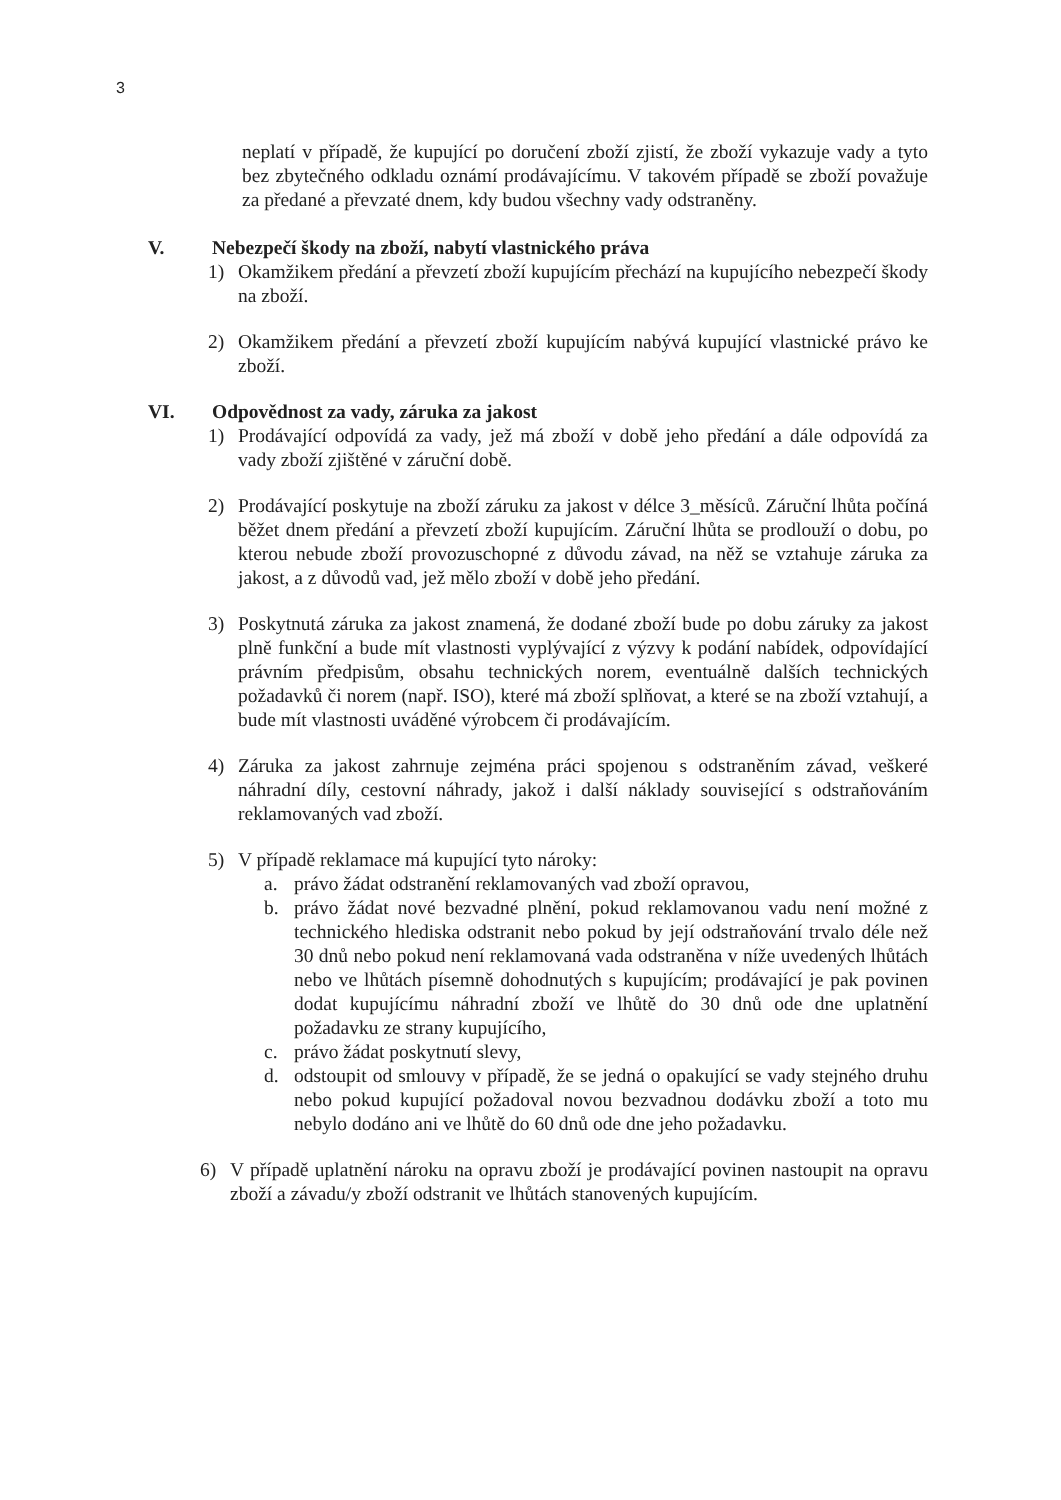3
neplatí v případě, že kupující po doručení zboží zjistí, že zboží vykazuje vady a tyto bez zbytečného odkladu oznámí prodávajícímu. V takovém případě se zboží považuje za předané a převzaté dnem, kdy budou všechny vady odstraněny.
V. Nebezpečí škody na zboží, nabytí vlastnického práva
1) Okamžikem předání a převzetí zboží kupujícím přechází na kupujícího nebezpečí škody na zboží.
2) Okamžikem předání a převzetí zboží kupujícím nabývá kupující vlastnické právo ke zboží.
VI. Odpovědnost za vady, záruka za jakost
1) Prodávající odpovídá za vady, jež má zboží v době jeho předání a dále odpovídá za vady zboží zjištěné v záruční době.
2) Prodávající poskytuje na zboží záruku za jakost v délce 3_měsíců. Záruční lhůta počíná běžet dnem předání a převzetí zboží kupujícím. Záruční lhůta se prodlouží o dobu, po kterou nebude zboží provozuschopné z důvodu závad, na něž se vztahuje záruka za jakost, a z důvodů vad, jež mělo zboží v době jeho předání.
3) Poskytnutá záruka za jakost znamená, že dodané zboží bude po dobu záruky za jakost plně funkční a bude mít vlastnosti vyplývající z výzvy k podání nabídek, odpovídající právním předpisům, obsahu technických norem, eventuálně dalších technických požadavků či norem (např. ISO), které má zboží splňovat, a které se na zboží vztahují, a bude mít vlastnosti uváděné výrobcem či prodávajícím.
4) Záruka za jakost zahrnuje zejména práci spojenou s odstraněním závad, veškeré náhradní díly, cestovní náhrady, jakož i další náklady související s odstraňováním reklamovaných vad zboží.
5) V případě reklamace má kupující tyto nároky:
a. právo žádat odstranění reklamovaných vad zboží opravou,
b. právo žádat nové bezvadné plnění, pokud reklamovanou vadu není možné z technického hlediska odstranit nebo pokud by její odstraňování trvalo déle než 30 dnů nebo pokud není reklamovaná vada odstraněna v níže uvedených lhůtách nebo ve lhůtách písemně dohodnutých s kupujícím; prodávající je pak povinen dodat kupujícímu náhradní zboží ve lhůtě do 30 dnů ode dne uplatnění požadavku ze strany kupujícího,
c. právo žádat poskytnutí slevy,
d. odstoupit od smlouvy v případě, že se jedná o opakující se vady stejného druhu nebo pokud kupující požadoval novou bezvadnou dodávku zboží a toto mu nebylo dodáno ani ve lhůtě do 60 dnů ode dne jeho požadavku.
6) V případě uplatnění nároku na opravu zboží je prodávající povinen nastoupit na opravu zboží a závadu/y zboží odstranit ve lhůtách stanovených kupujícím.